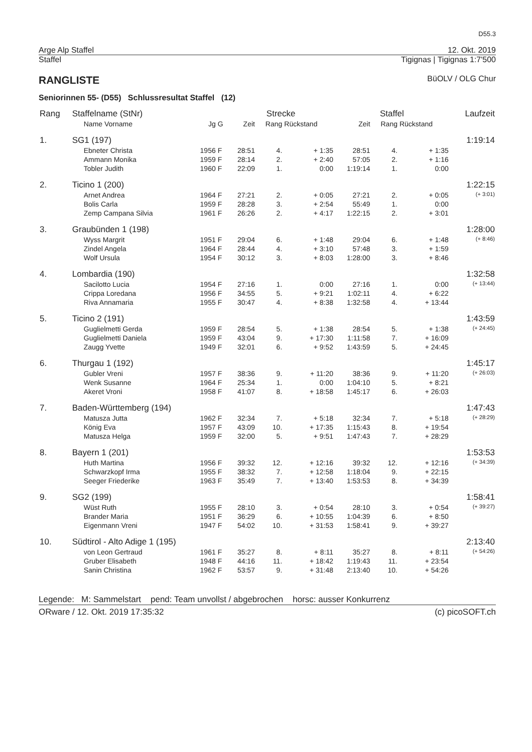D55.3
Arge Alp Staffel 12. Okt. 2019
Staffel Tigignas | Tigignas 1:7'500
RANGLISTE BüOLV / OLG Chur
Seniorinnen 55- (D55) Schlussresultat Staffel (12)
| Rang | Staffelname (StNr) | | | Strecke | | | Staffel | | | Laufzeit |
| --- | --- | --- | --- | --- | --- | --- | --- | --- | --- | --- |
| | Name Vorname | Jg | G | Zeit | Rang | Rückstand | Zeit | Rang | Rückstand | |
| 1. | SG1 (197) | | | | | | | | | 1:19:14 |
| | Ebneter Christa | 1956 | F | 28:51 | 4. | + 1:35 | 28:51 | 4. | + 1:35 | |
| | Ammann Monika | 1959 | F | 28:14 | 2. | + 2:40 | 57:05 | 2. | + 1:16 | |
| | Tobler Judith | 1960 | F | 22:09 | 1. | 0:00 | 1:19:14 | 1. | 0:00 | |
| 2. | Ticino 1 (200) | | | | | | | | | 1:22:15 |
| | Arnet Andrea | 1964 | F | 27:21 | 2. | + 0:05 | 27:21 | 2. | + 0:05 | (+ 3:01) |
| | Bolis Carla | 1959 | F | 28:28 | 3. | + 2:54 | 55:49 | 1. | 0:00 | |
| | Zemp Campana Silvia | 1961 | F | 26:26 | 2. | + 4:17 | 1:22:15 | 2. | + 3:01 | |
| 3. | Graubünden 1 (198) | | | | | | | | | 1:28:00 |
| | Wyss Margrit | 1951 | F | 29:04 | 6. | + 1:48 | 29:04 | 6. | + 1:48 | (+ 8:46) |
| | Zindel Angela | 1964 | F | 28:44 | 4. | + 3:10 | 57:48 | 3. | + 1:59 | |
| | Wolf Ursula | 1954 | F | 30:12 | 3. | + 8:03 | 1:28:00 | 3. | + 8:46 | |
| 4. | Lombardia (190) | | | | | | | | | 1:32:58 |
| | Sacilotto Lucia | 1954 | F | 27:16 | 1. | 0:00 | 27:16 | 1. | 0:00 | (+ 13:44) |
| | Crippa Loredana | 1956 | F | 34:55 | 5. | + 9:21 | 1:02:11 | 4. | + 6:22 | |
| | Riva Annamaria | 1955 | F | 30:47 | 4. | + 8:38 | 1:32:58 | 4. | + 13:44 | |
| 5. | Ticino 2 (191) | | | | | | | | | 1:43:59 |
| | Guglielmetti Gerda | 1959 | F | 28:54 | 5. | + 1:38 | 28:54 | 5. | + 1:38 | (+ 24:45) |
| | Guglielmetti Daniela | 1959 | F | 43:04 | 9. | + 17:30 | 1:11:58 | 7. | + 16:09 | |
| | Zaugg Yvette | 1949 | F | 32:01 | 6. | + 9:52 | 1:43:59 | 5. | + 24:45 | |
| 6. | Thurgau 1 (192) | | | | | | | | | 1:45:17 |
| | Gubler Vreni | 1957 | F | 38:36 | 9. | + 11:20 | 38:36 | 9. | + 11:20 | (+ 26:03) |
| | Wenk Susanne | 1964 | F | 25:34 | 1. | 0:00 | 1:04:10 | 5. | + 8:21 | |
| | Akeret Vroni | 1958 | F | 41:07 | 8. | + 18:58 | 1:45:17 | 6. | + 26:03 | |
| 7. | Baden-Württemberg (194) | | | | | | | | | 1:47:43 |
| | Matusza Jutta | 1962 | F | 32:34 | 7. | + 5:18 | 32:34 | 7. | + 5:18 | (+ 28:29) |
| | König Eva | 1957 | F | 43:09 | 10. | + 17:35 | 1:15:43 | 8. | + 19:54 | |
| | Matusza Helga | 1959 | F | 32:00 | 5. | + 9:51 | 1:47:43 | 7. | + 28:29 | |
| 8. | Bayern 1 (201) | | | | | | | | | 1:53:53 |
| | Huth Martina | 1956 | F | 39:32 | 12. | + 12:16 | 39:32 | 12. | + 12:16 | (+ 34:39) |
| | Schwarzkopf Irma | 1955 | F | 38:32 | 7. | + 12:58 | 1:18:04 | 9. | + 22:15 | |
| | Seeger Friederike | 1963 | F | 35:49 | 7. | + 13:40 | 1:53:53 | 8. | + 34:39 | |
| 9. | SG2 (199) | | | | | | | | | 1:58:41 |
| | Wüst Ruth | 1955 | F | 28:10 | 3. | + 0:54 | 28:10 | 3. | + 0:54 | (+ 39:27) |
| | Brander Maria | 1951 | F | 36:29 | 6. | + 10:55 | 1:04:39 | 6. | + 8:50 | |
| | Eigenmann Vreni | 1947 | F | 54:02 | 10. | + 31:53 | 1:58:41 | 9. | + 39:27 | |
| 10. | Südtirol - Alto Adige 1 (195) | | | | | | | | | 2:13:40 |
| | von Leon Gertraud | 1961 | F | 35:27 | 8. | + 8:11 | 35:27 | 8. | + 8:11 | (+ 54:26) |
| | Gruber Elisabeth | 1948 | F | 44:16 | 11. | + 18:42 | 1:19:43 | 11. | + 23:54 | |
| | Sanin Christina | 1962 | F | 53:57 | 9. | + 31:48 | 2:13:40 | 10. | + 54:26 | |
Legende: M: Sammelstart pend: Team unvollst / abgebrochen horsc: ausser Konkurrenz
ORware / 12. Okt. 2019 17:35:32 (c) picoSOFT.ch